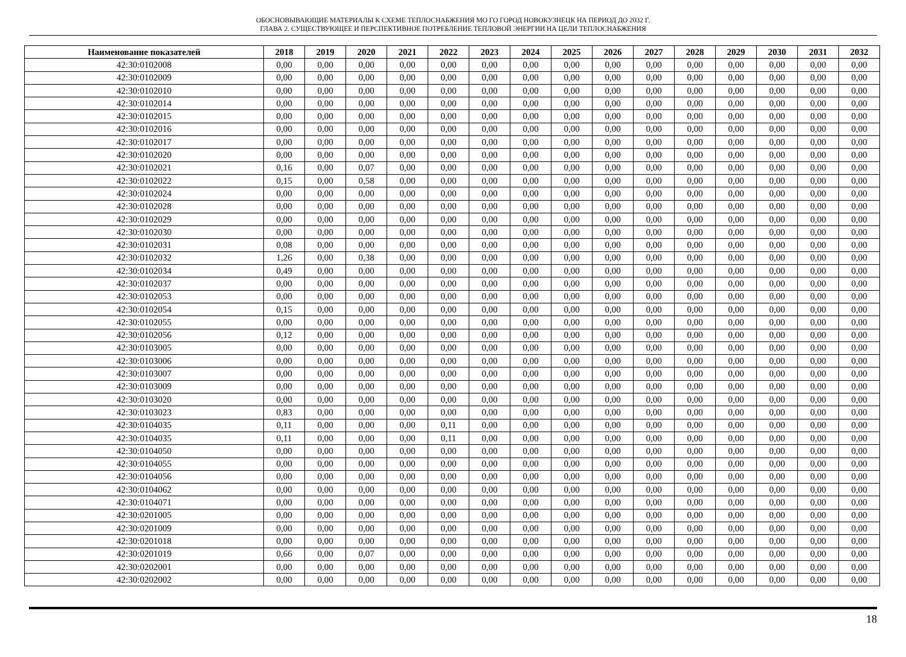ОБОСНОВЫВАЮЩИЕ МАТЕРИАЛЫ К СХЕМЕ ТЕПЛОСНАБЖЕНИЯ МО ГО ГОРОД НОВОКУЗНЕЦК НА ПЕРИОД ДО 2032 Г.
ГЛАВА 2. СУЩЕСТВУЮЩЕЕ И ПЕРСПЕКТИВНОЕ ПОТРЕБЛЕНИЕ ТЕПЛОВОЙ ЭНЕРГИИ НА ЦЕЛИ ТЕПЛОСНАБЖЕНИЯ
| Наименование показателей | 2018 | 2019 | 2020 | 2021 | 2022 | 2023 | 2024 | 2025 | 2026 | 2027 | 2028 | 2029 | 2030 | 2031 | 2032 |
| --- | --- | --- | --- | --- | --- | --- | --- | --- | --- | --- | --- | --- | --- | --- | --- |
| 42:30:0102008 | 0,00 | 0,00 | 0,00 | 0,00 | 0,00 | 0,00 | 0,00 | 0,00 | 0,00 | 0,00 | 0,00 | 0,00 | 0,00 | 0,00 | 0,00 |
| 42:30:0102009 | 0,00 | 0,00 | 0,00 | 0,00 | 0,00 | 0,00 | 0,00 | 0,00 | 0,00 | 0,00 | 0,00 | 0,00 | 0,00 | 0,00 | 0,00 |
| 42:30:0102010 | 0,00 | 0,00 | 0,00 | 0,00 | 0,00 | 0,00 | 0,00 | 0,00 | 0,00 | 0,00 | 0,00 | 0,00 | 0,00 | 0,00 | 0,00 |
| 42:30:0102014 | 0,00 | 0,00 | 0,00 | 0,00 | 0,00 | 0,00 | 0,00 | 0,00 | 0,00 | 0,00 | 0,00 | 0,00 | 0,00 | 0,00 | 0,00 |
| 42:30:0102015 | 0,00 | 0,00 | 0,00 | 0,00 | 0,00 | 0,00 | 0,00 | 0,00 | 0,00 | 0,00 | 0,00 | 0,00 | 0,00 | 0,00 | 0,00 |
| 42:30:0102016 | 0,00 | 0,00 | 0,00 | 0,00 | 0,00 | 0,00 | 0,00 | 0,00 | 0,00 | 0,00 | 0,00 | 0,00 | 0,00 | 0,00 | 0,00 |
| 42:30:0102017 | 0,00 | 0,00 | 0,00 | 0,00 | 0,00 | 0,00 | 0,00 | 0,00 | 0,00 | 0,00 | 0,00 | 0,00 | 0,00 | 0,00 | 0,00 |
| 42:30:0102020 | 0,00 | 0,00 | 0,00 | 0,00 | 0,00 | 0,00 | 0,00 | 0,00 | 0,00 | 0,00 | 0,00 | 0,00 | 0,00 | 0,00 | 0,00 |
| 42:30:0102021 | 0,16 | 0,00 | 0,07 | 0,00 | 0,00 | 0,00 | 0,00 | 0,00 | 0,00 | 0,00 | 0,00 | 0,00 | 0,00 | 0,00 | 0,00 |
| 42:30:0102022 | 0,15 | 0,00 | 0,58 | 0,00 | 0,00 | 0,00 | 0,00 | 0,00 | 0,00 | 0,00 | 0,00 | 0,00 | 0,00 | 0,00 | 0,00 |
| 42:30:0102024 | 0,00 | 0,00 | 0,00 | 0,00 | 0,00 | 0,00 | 0,00 | 0,00 | 0,00 | 0,00 | 0,00 | 0,00 | 0,00 | 0,00 | 0,00 |
| 42:30:0102028 | 0,00 | 0,00 | 0,00 | 0,00 | 0,00 | 0,00 | 0,00 | 0,00 | 0,00 | 0,00 | 0,00 | 0,00 | 0,00 | 0,00 | 0,00 |
| 42:30:0102029 | 0,00 | 0,00 | 0,00 | 0,00 | 0,00 | 0,00 | 0,00 | 0,00 | 0,00 | 0,00 | 0,00 | 0,00 | 0,00 | 0,00 | 0,00 |
| 42:30:0102030 | 0,00 | 0,00 | 0,00 | 0,00 | 0,00 | 0,00 | 0,00 | 0,00 | 0,00 | 0,00 | 0,00 | 0,00 | 0,00 | 0,00 | 0,00 |
| 42:30:0102031 | 0,08 | 0,00 | 0,00 | 0,00 | 0,00 | 0,00 | 0,00 | 0,00 | 0,00 | 0,00 | 0,00 | 0,00 | 0,00 | 0,00 | 0,00 |
| 42:30:0102032 | 1,26 | 0,00 | 0,38 | 0,00 | 0,00 | 0,00 | 0,00 | 0,00 | 0,00 | 0,00 | 0,00 | 0,00 | 0,00 | 0,00 | 0,00 |
| 42:30:0102034 | 0,49 | 0,00 | 0,00 | 0,00 | 0,00 | 0,00 | 0,00 | 0,00 | 0,00 | 0,00 | 0,00 | 0,00 | 0,00 | 0,00 | 0,00 |
| 42:30:0102037 | 0,00 | 0,00 | 0,00 | 0,00 | 0,00 | 0,00 | 0,00 | 0,00 | 0,00 | 0,00 | 0,00 | 0,00 | 0,00 | 0,00 | 0,00 |
| 42:30:0102053 | 0,00 | 0,00 | 0,00 | 0,00 | 0,00 | 0,00 | 0,00 | 0,00 | 0,00 | 0,00 | 0,00 | 0,00 | 0,00 | 0,00 | 0,00 |
| 42:30:0102054 | 0,15 | 0,00 | 0,00 | 0,00 | 0,00 | 0,00 | 0,00 | 0,00 | 0,00 | 0,00 | 0,00 | 0,00 | 0,00 | 0,00 | 0,00 |
| 42:30:0102055 | 0,00 | 0,00 | 0,00 | 0,00 | 0,00 | 0,00 | 0,00 | 0,00 | 0,00 | 0,00 | 0,00 | 0,00 | 0,00 | 0,00 | 0,00 |
| 42:30:0102056 | 0,12 | 0,00 | 0,00 | 0,00 | 0,00 | 0,00 | 0,00 | 0,00 | 0,00 | 0,00 | 0,00 | 0,00 | 0,00 | 0,00 | 0,00 |
| 42:30:0103005 | 0,00 | 0,00 | 0,00 | 0,00 | 0,00 | 0,00 | 0,00 | 0,00 | 0,00 | 0,00 | 0,00 | 0,00 | 0,00 | 0,00 | 0,00 |
| 42:30:0103006 | 0,00 | 0,00 | 0,00 | 0,00 | 0,00 | 0,00 | 0,00 | 0,00 | 0,00 | 0,00 | 0,00 | 0,00 | 0,00 | 0,00 | 0,00 |
| 42:30:0103007 | 0,00 | 0,00 | 0,00 | 0,00 | 0,00 | 0,00 | 0,00 | 0,00 | 0,00 | 0,00 | 0,00 | 0,00 | 0,00 | 0,00 | 0,00 |
| 42:30:0103009 | 0,00 | 0,00 | 0,00 | 0,00 | 0,00 | 0,00 | 0,00 | 0,00 | 0,00 | 0,00 | 0,00 | 0,00 | 0,00 | 0,00 | 0,00 |
| 42:30:0103020 | 0,00 | 0,00 | 0,00 | 0,00 | 0,00 | 0,00 | 0,00 | 0,00 | 0,00 | 0,00 | 0,00 | 0,00 | 0,00 | 0,00 | 0,00 |
| 42:30:0103023 | 0,83 | 0,00 | 0,00 | 0,00 | 0,00 | 0,00 | 0,00 | 0,00 | 0,00 | 0,00 | 0,00 | 0,00 | 0,00 | 0,00 | 0,00 |
| 42:30:0104035 | 0,11 | 0,00 | 0,00 | 0,00 | 0,11 | 0,00 | 0,00 | 0,00 | 0,00 | 0,00 | 0,00 | 0,00 | 0,00 | 0,00 | 0,00 |
| 42:30:0104035 | 0,11 | 0,00 | 0,00 | 0,00 | 0,11 | 0,00 | 0,00 | 0,00 | 0,00 | 0,00 | 0,00 | 0,00 | 0,00 | 0,00 | 0,00 |
| 42:30:0104050 | 0,00 | 0,00 | 0,00 | 0,00 | 0,00 | 0,00 | 0,00 | 0,00 | 0,00 | 0,00 | 0,00 | 0,00 | 0,00 | 0,00 | 0,00 |
| 42:30:0104055 | 0,00 | 0,00 | 0,00 | 0,00 | 0,00 | 0,00 | 0,00 | 0,00 | 0,00 | 0,00 | 0,00 | 0,00 | 0,00 | 0,00 | 0,00 |
| 42:30:0104056 | 0,00 | 0,00 | 0,00 | 0,00 | 0,00 | 0,00 | 0,00 | 0,00 | 0,00 | 0,00 | 0,00 | 0,00 | 0,00 | 0,00 | 0,00 |
| 42:30:0104062 | 0,00 | 0,00 | 0,00 | 0,00 | 0,00 | 0,00 | 0,00 | 0,00 | 0,00 | 0,00 | 0,00 | 0,00 | 0,00 | 0,00 | 0,00 |
| 42:30:0104071 | 0,00 | 0,00 | 0,00 | 0,00 | 0,00 | 0,00 | 0,00 | 0,00 | 0,00 | 0,00 | 0,00 | 0,00 | 0,00 | 0,00 | 0,00 |
| 42:30:0201005 | 0,00 | 0,00 | 0,00 | 0,00 | 0,00 | 0,00 | 0,00 | 0,00 | 0,00 | 0,00 | 0,00 | 0,00 | 0,00 | 0,00 | 0,00 |
| 42:30:0201009 | 0,00 | 0,00 | 0,00 | 0,00 | 0,00 | 0,00 | 0,00 | 0,00 | 0,00 | 0,00 | 0,00 | 0,00 | 0,00 | 0,00 | 0,00 |
| 42:30:0201018 | 0,00 | 0,00 | 0,00 | 0,00 | 0,00 | 0,00 | 0,00 | 0,00 | 0,00 | 0,00 | 0,00 | 0,00 | 0,00 | 0,00 | 0,00 |
| 42:30:0201019 | 0,66 | 0,00 | 0,07 | 0,00 | 0,00 | 0,00 | 0,00 | 0,00 | 0,00 | 0,00 | 0,00 | 0,00 | 0,00 | 0,00 | 0,00 |
| 42:30:0202001 | 0,00 | 0,00 | 0,00 | 0,00 | 0,00 | 0,00 | 0,00 | 0,00 | 0,00 | 0,00 | 0,00 | 0,00 | 0,00 | 0,00 | 0,00 |
| 42:30:0202002 | 0,00 | 0,00 | 0,00 | 0,00 | 0,00 | 0,00 | 0,00 | 0,00 | 0,00 | 0,00 | 0,00 | 0,00 | 0,00 | 0,00 | 0,00 |
18